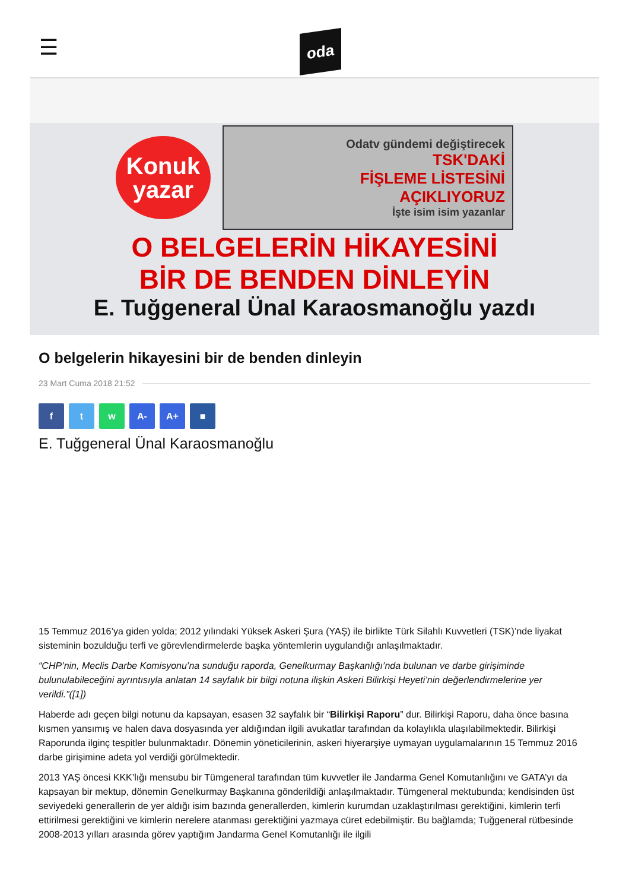☰
oda
Konuk
yazar
Odatv gündemi değiştirecek
TSK'DAKİ
FİŞLEME LİSTESİNİ
AÇIKLIYORUZ
İşte isim isim yazanlar
O BELGELERİN HİKAYESİNİ
BİR DE BENDEN DİNLEYİN
E. Tuğgeneral Ünal Karaosmanoğlu yazdı
O belgelerin hikayesini bir de benden dinleyin
23 Mart Cuma 2018 21:52
f t w A- A+ ■
E. Tuğgeneral Ünal Karaosmanoğlu
15 Temmuz 2016’ya giden yolda; 2012 yılındaki Yüksek Askeri Şura (YAŞ) ile birlikte Türk Silahlı Kuvvetleri (TSK)’nde liyakat sisteminin bozulduğu terfi ve görevlendirmelerde başka yöntemlerin uygulandığı anlaşılmaktadır.
“CHP’nin, Meclis Darbe Komisyonu’na sunduğu raporda, Genelkurmay Başkanlığı’nda bulunan ve darbe girişiminde bulunulabileceğini ayrıntısıyla anlatan 14 sayfalık bir bilgi notuna ilişkin Askeri Bilirkişi Heyeti’nin değerlendirmelerine yer verildi.”([1])
Haberde adı geçen bilgi notunu da kapsayan, esasen 32 sayfalık bir “Bilirkişi Raporu” dur. Bilirkişi Raporu, daha önce basına kısmen yansımış ve halen dava dosyasında yer aldığından ilgili avukatlar tarafından da kolaylıkla ulaşılabilmektedir. Bilirkişi Raporunda ilginç tespitler bulunmaktadır. Dönemin yöneticilerinin, askeri hiyerarşiye uymayan uygulamalarının 15 Temmuz 2016 darbe girişimine adeta yol verdiği görülmektedir.
2013 YAŞ öncesi KKK’lığı mensubu bir Tümgeneral tarafından tüm kuvvetler ile Jandarma Genel Komutanlığını ve GATA’yı da kapsayan bir mektup, dönemin Genelkurmay Başkanına gönderildiği anlaşılmaktadır. Tümgeneral mektubunda; kendisinden üst seviyedeki generallerin de yer aldığı isim bazında generallerden, kimlerin kurumdan uzaklaştırılması gerektiğini, kimlerin terfi ettirilmesi gerektiğini ve kimlerin nerelere atanması gerektiğini yazmaya cüret edebilmiştir. Bu bağlamda; Tuğgeneral rütbesinde 2008-2013 yılları arasında görev yaptığım Jandarma Genel Komutanlığı ile ilgili